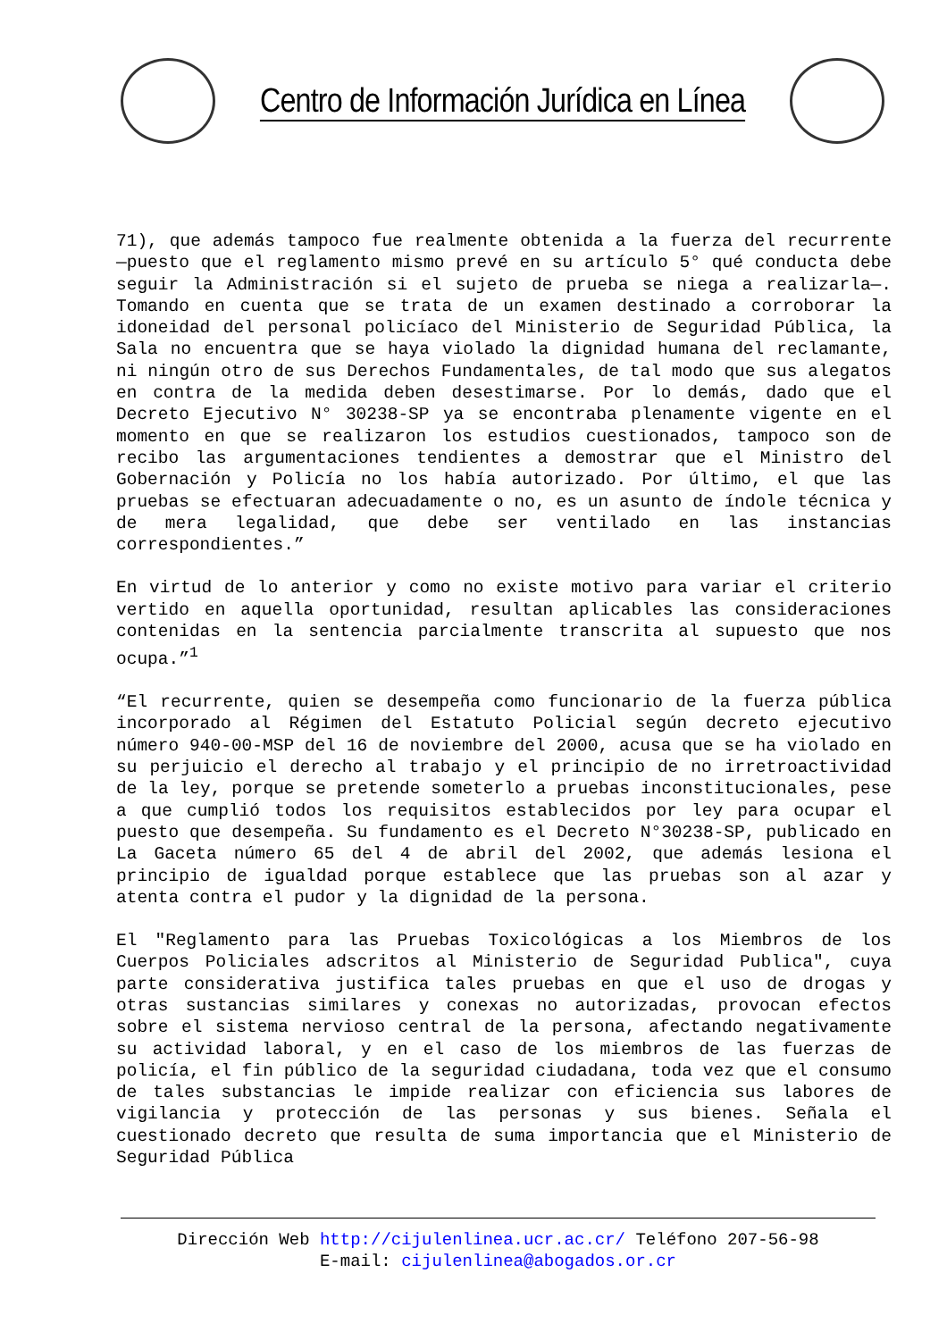Centro de Información Jurídica en Línea
71), que además tampoco fue realmente obtenida a la fuerza del recurrente —puesto que el reglamento mismo prevé en su artículo 5° qué conducta debe seguir la Administración si el sujeto de prueba se niega a realizarla—. Tomando en cuenta que se trata de un examen destinado a corroborar la idoneidad del personal policíaco del Ministerio de Seguridad Pública, la Sala no encuentra que se haya violado la dignidad humana del reclamante, ni ningún otro de sus Derechos Fundamentales, de tal modo que sus alegatos en contra de la medida deben desestimarse. Por lo demás, dado que el Decreto Ejecutivo N° 30238-SP ya se encontraba plenamente vigente en el momento en que se realizaron los estudios cuestionados, tampoco son de recibo las argumentaciones tendientes a demostrar que el Ministro del Gobernación y Policía no los había autorizado. Por último, el que las pruebas se efectuaran adecuadamente o no, es un asunto de índole técnica y de mera legalidad, que debe ser ventilado en las instancias correspondientes.”
En virtud de lo anterior y como no existe motivo para variar el criterio vertido en aquella oportunidad, resultan aplicables las consideraciones contenidas en la sentencia parcialmente transcrita al supuesto que nos ocupa.”<sup>1</sup>
“El recurrente, quien se desempeña como funcionario de la fuerza pública incorporado al Régimen del Estatuto Policial según decreto ejecutivo número 940-00-MSP del 16 de noviembre del 2000, acusa que se ha violado en su perjuicio el derecho al trabajo y el principio de no irretroactividad de la ley, porque se pretende someterlo a pruebas inconstitucionales, pese a que cumplió todos los requisitos establecidos por ley para ocupar el puesto que desempeña. Su fundamento es el Decreto N°30238-SP, publicado en La Gaceta número 65 del 4 de abril del 2002, que además lesiona el principio de igualdad porque establece que las pruebas son al azar y atenta contra el pudor y la dignidad de la persona.
El "Reglamento para las Pruebas Toxicológicas a los Miembros de los Cuerpos Policiales adscritos al Ministerio de Seguridad Publica", cuya parte considerativa justifica tales pruebas en que el uso de drogas y otras sustancias similares y conexas no autorizadas, provocan efectos sobre el sistema nervioso central de la persona, afectando negativamente su actividad laboral, y en el caso de los miembros de las fuerzas de policía, el fin público de la seguridad ciudadana, toda vez que el consumo de tales substancias le impide realizar con eficiencia sus labores de vigilancia y protección de las personas y sus bienes. Señala el cuestionado decreto que resulta de suma importancia que el Ministerio de Seguridad Pública
Dirección Web http://cijulenlinea.ucr.ac.cr/ Teléfono 207-56-98
E-mail: cijulenlinea@abogados.or.cr